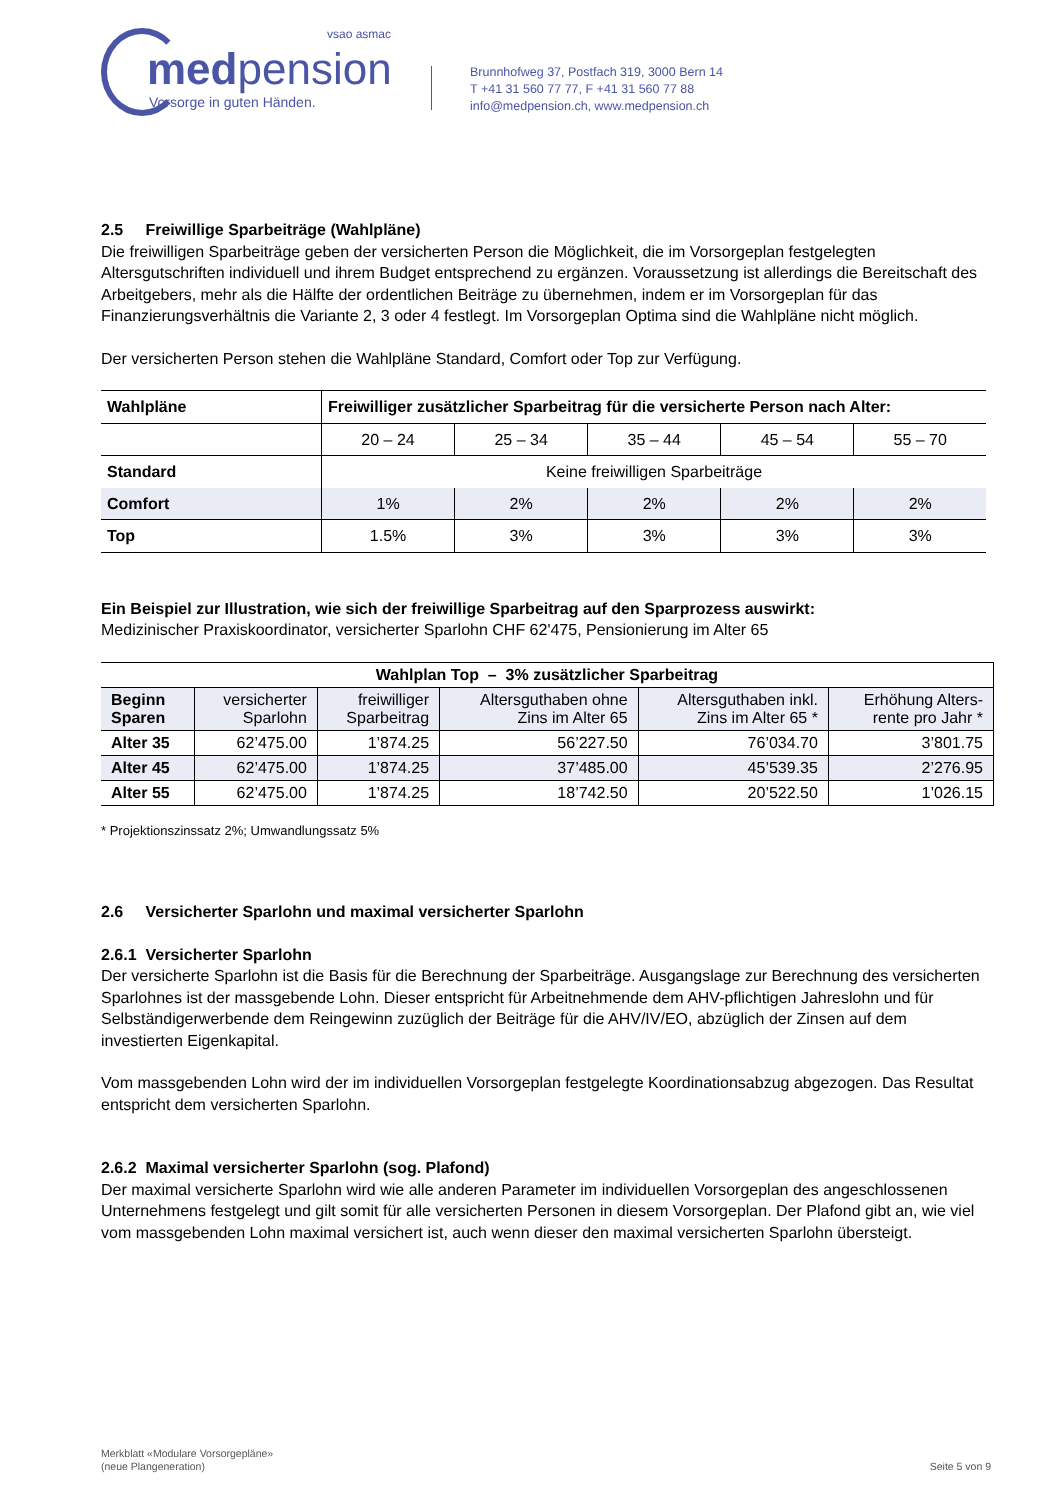vsao asmac
medpension
Vorsorge in guten Händen.
Brunnhofweg 37, Postfach 319, 3000 Bern 14
T +41 31 560 77 77, F +41 31 560 77 88
info@medpension.ch, www.medpension.ch
2.5 Freiwillige Sparbeiträge (Wahlpläne)
Die freiwilligen Sparbeiträge geben der versicherten Person die Möglichkeit, die im Vorsorgeplan festgelegten Altersgutschriften individuell und ihrem Budget entsprechend zu ergänzen. Voraussetzung ist allerdings die Bereitschaft des Arbeitgebers, mehr als die Hälfte der ordentlichen Beiträge zu übernehmen, indem er im Vorsorgeplan für das Finanzierungsverhältnis die Variante 2, 3 oder 4 festlegt. Im Vorsorgeplan Optima sind die Wahlpläne nicht möglich.
Der versicherten Person stehen die Wahlpläne Standard, Comfort oder Top zur Verfügung.
| Wahlpläne | Freiwilliger zusätzlicher Sparbeitrag für die versicherte Person nach Alter: | | | | |
| --- | --- | --- | --- | --- | --- |
| | 20 – 24 | 25 – 34 | 35 – 44 | 45 – 54 | 55 – 70 |
| Standard | Keine freiwilligen Sparbeiträge | | | | |
| Comfort | 1% | 2% | 2% | 2% | 2% |
| Top | 1.5% | 3% | 3% | 3% | 3% |
Ein Beispiel zur Illustration, wie sich der freiwillige Sparbeitrag auf den Sparprozess auswirkt:
Medizinischer Praxiskoordinator, versicherter Sparlohn CHF 62'475, Pensionierung im Alter 65
| Wahlplan Top – 3% zusätzlicher Sparbeitrag | | | | | |
| --- | --- | --- | --- | --- | --- |
| Beginn Sparen | versicherter Sparlohn | freiwilliger Sparbeitrag | Altersguthaben ohne Zins im Alter 65 | Altersguthaben inkl. Zins im Alter 65 * | Erhöhung Alters- rente pro Jahr * |
| Alter 35 | 62’475.00 | 1’874.25 | 56’227.50 | 76’034.70 | 3’801.75 |
| Alter 45 | 62’475.00 | 1’874.25 | 37’485.00 | 45’539.35 | 2’276.95 |
| Alter 55 | 62’475.00 | 1’874.25 | 18’742.50 | 20’522.50 | 1’026.15 |
* Projektionszinssatz 2%; Umwandlungssatz 5%
2.6 Versicherter Sparlohn und maximal versicherter Sparlohn
2.6.1 Versicherter Sparlohn
Der versicherte Sparlohn ist die Basis für die Berechnung der Sparbeiträge. Ausgangslage zur Berechnung des versicherten Sparlohnes ist der massgebende Lohn. Dieser entspricht für Arbeitnehmende dem AHV-pflichtigen Jahreslohn und für Selbständigerwerbende dem Reingewinn zuzüglich der Beiträge für die AHV/IV/EO, abzüglich der Zinsen auf dem investierten Eigenkapital.
Vom massgebenden Lohn wird der im individuellen Vorsorgeplan festgelegte Koordinationsabzug abgezogen. Das Resultat entspricht dem versicherten Sparlohn.
2.6.2 Maximal versicherter Sparlohn (sog. Plafond)
Der maximal versicherte Sparlohn wird wie alle anderen Parameter im individuellen Vorsorgeplan des angeschlossenen Unternehmens festgelegt und gilt somit für alle versicherten Personen in diesem Vorsorgeplan. Der Plafond gibt an, wie viel vom massgebenden Lohn maximal versichert ist, auch wenn dieser den maximal versicherten Sparlohn übersteigt.
Merkblatt «Modulare Vorsorgepläne»
(neue Plangeneration)
Seite 5 von 9